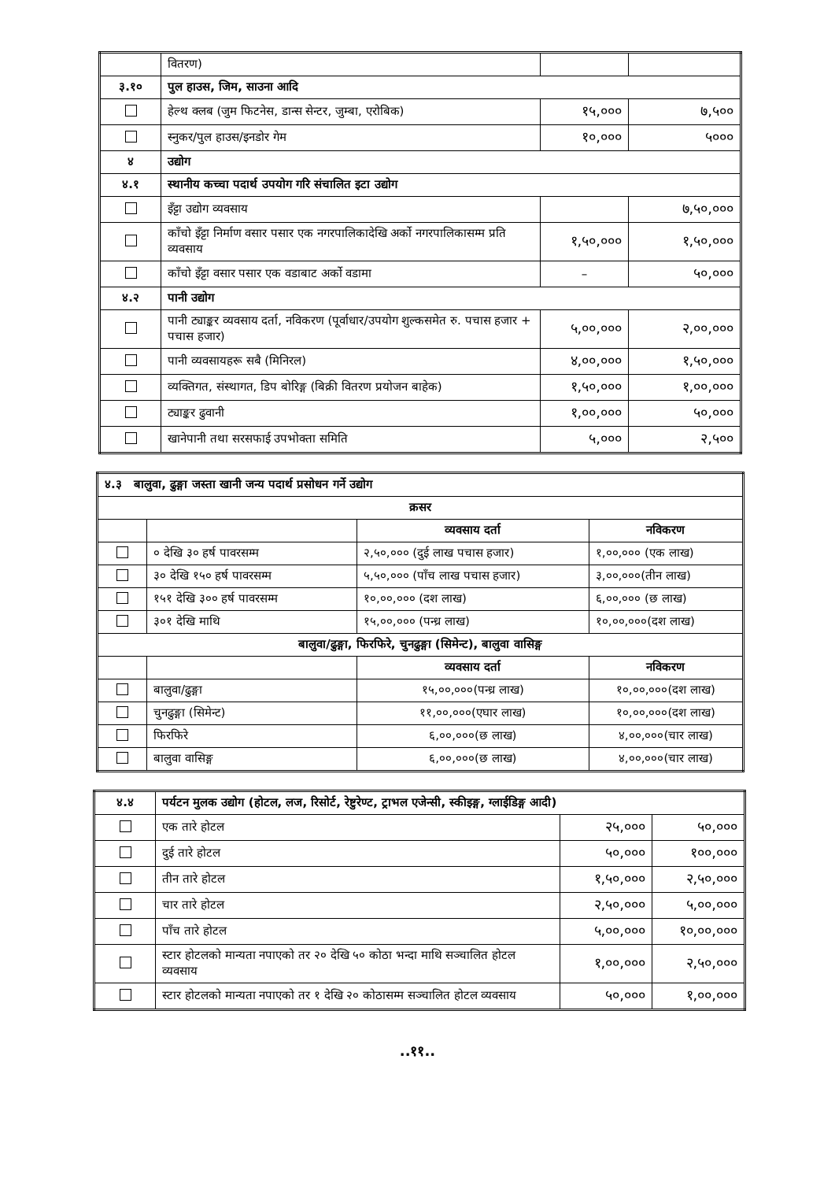| | वितरण) | | |
| ३.१० | पुल हाउस, जिम, साउना आदि | | |
| | हेल्थ क्लब (जुम फिटनेस, डान्स सेन्टर, जुम्बा, एरोबिक) | १५,००० | ७,५०० |
| | स्नुकर/पुल हाउस/इनडोर गेम | १०,००० | ५००० |
| ४ | उद्योग | | |
| ४.१ | स्थानीय कच्चा पदार्थ उपयोग गरि संचालित इटा उद्योग | | |
| | इँट्टा उद्योग व्यवसाय | | ७,५०,००० |
| | काँचो इँट्टा निर्माण वसार पसार एक नगरपालिकादेखि अर्को नगरपालिकासम्म प्रति व्यवसाय | १,५०,००० | १,५०,००० |
| | काँचो इँट्टा वसार पसार एक वडाबाट अर्को वडामा | – | ५०,००० |
| ४.२ | पानी उद्योग | | |
| | पानी ट्याङ्कर व्यवसाय दर्ता, नविकरण (पूर्वाधार/उपयोग शुल्कसमेत रु. पचास हजार + पचास हजार) | ५,००,००० | २,००,००० |
| | पानी व्यवसायहरू सबै (मिनिरल) | ४,००,००० | १,५०,००० |
| | व्यक्तिगत, संस्थागत, डिप बोरिङ्ग (बिक्री वितरण प्रयोजन बाहेक) | १,५०,००० | १,००,००० |
| | ट्याङ्कर ढुवानी | १,००,००० | ५०,००० |
| | खानेपानी तथा सरसफाई उपभोक्ता समिति | ५,००० | २,५०० |
| ४.३ बालुवा, ढुङ्गा जस्ता खानी जन्य पदार्थ प्रसोधन गर्ने उद्योग | | | |
| क्रसर | | | |
| | | व्यवसाय दर्ता | नविकरण |
| | ० देखि ३० हर्ष पावरसम्म | २,५०,००० (दुई लाख पचास हजार) | १,००,००० (एक लाख) |
| | ३० देखि १५० हर्ष पावरसम्म | ५,५०,००० (पाँच लाख पचास हजार) | ३,००,०००(तीन लाख) |
| | १५१ देखि ३०० हर्ष पावरसम्म | १०,००,००० (दश लाख) | ६,००,००० (छ लाख) |
| | ३०१ देखि माथि | १५,००,००० (पन्ध्र लाख) | १०,००,०००(दश लाख) |
| बालुवा/ढुङ्गा, फिरफिरे, चुनढुङ्गा (सिमेन्ट), बालुवा वासिङ्ग | | | |
| | | व्यवसाय दर्ता | नविकरण |
| | बालुवा/ढुङ्गा | १५,००,०००(पन्ध्र लाख) | १०,००,०००(दश लाख) |
| | चुनढुङ्गा (सिमेन्ट) | ११,००,०००(एघार लाख) | १०,००,०००(दश लाख) |
| | फिरफिरे | ६,००,०००(छ लाख) | ४,००,०००(चार लाख) |
| | बालुवा वासिङ्ग | ६,००,०००(छ लाख) | ४,००,०००(चार लाख) |
| ४.४ | पर्यटन मुलक उद्योग (होटल, लज, रिसोर्ट, रेष्टुरेण्ट, ट्राभल एजेन्सी, स्कीइङ्ग, ग्लाईडिङ्ग आदी) | | |
| | एक तारे होटल | २५,००० | ५०,००० |
| | दुई तारे होटल | ५०,००० | १००,००० |
| | तीन तारे होटल | १,५०,००० | २,५०,००० |
| | चार तारे होटल | २,५०,००० | ५,००,००० |
| | पाँच तारे होटल | ५,००,००० | १०,००,००० |
| | स्टार होटलको मान्यता नपाएको तर २० देखि ५० कोठा भन्दा माथि सञ्चालित होटल व्यवसाय | १,००,००० | २,५०,००० |
| | स्टार होटलको मान्यता नपाएको तर १ देखि २० कोठासम्म सञ्चालित होटल व्यवसाय | ५०,००० | १,००,००० |
..११..